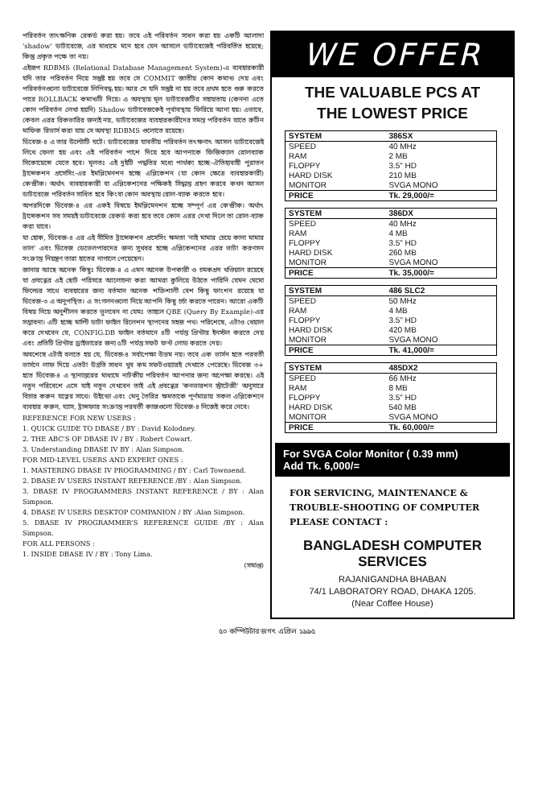পরিবর্তন তাৎক্ষণিক রেকর্ড করা হয়। তবে এই পরিবর্তন সাধন করা হয় একটি আলাদা 'shadow' ডাটাবেজে, এর মাধ্যমে মনে হবে যেন আসলে ডাটাবেজেই পরিবর্তিত হয়েছে; কিন্তু প্রকৃত পক্ষে তা নয়।
এইরূপ RDBMS (Relational Database Management System)-এ ব্যবহারকারী যদি তার পরিবর্তন নিয়ে সন্তুষ্ট হয় তবে সে COMMIT জাতীয় কোন কমান্ড দেয় এবং পরিবর্তনগুলো ডাটাবেজে লিপিবদ্ধ হয়। আর সে যদি সন্তুষ্ট না হয় তবে প্রথম হতে শুরু করতে পারে ROLLBACK কমান্ডটি দিয়ে। এ অবস্থায় মূল ডাটাবেজটির সহায়তায় (কেননা এতে কোন পরিবর্তন লেখা হয়নি) Shadow ডাটাবেজকেই পূর্বাবস্থায় ফিরিয়ে আনা হয়। এভাবে, কেবল এরর রিকভারির জন্যই নয়, ডাটাবেজের ব্যবহারকারীদের সমস্ত পরিবর্তন যাতে রুটিন মাফিক রিভার্স করা যায় সে অবস্থা RDBMS গুলোতে রয়েছে।
ডিবেজ-৪ এ তার উল্টোটি ঘটে। ডাটাবেজের যাবতীয় পরিবর্তন তৎক্ষণাৎ আসল ডাটাবেজেই লিখে ফেলা হয় এবং এই পরিবর্তন পাশে দিয়ে হবে আপনাকে ফিজিক্যাল রোলব্যাক সিকোয়েন্সে যেতে হবে। মূলতঃ এই দুইটি পদ্ধতির মধ্যে পার্থক্য হচ্ছে–ঐতিহ্যবাহী পুরাতন ট্রান্সেকশন প্রসেসিং-এর ইমপ্লিমেনশন হচ্ছে এপ্লিকেশন (যা কোন ক্ষেত্রে ব্যবহারকারী) কেন্দ্রীক। অর্থাৎ ব্যবহারকারী বা এপ্লিকেশনের পক্ষিকই সিদ্ধান্ত গ্রহণ করবে কখন আসল ডাটাবেজে পরিবর্তন সাধিত হবে কিংবা কোন অবস্থায় রোল-ব্যাক করতে হবে।
অপরদিকে ডিবেজ-৪ এর একই বিষয়ে ইমপ্লিমেনশন হচ্ছে সম্পূর্ণ এর কেন্দ্রীক। অর্থাৎ ট্রান্সেকশন সব সময়ই ডাটাবেজে রেকর্ড করা হবে তবে কোন এরর দেখা দিলে তা রোল-ব্যাক করা যাবে।
যা হোক, ডিবেজ-৪ এর এই সীমিত ট্রান্সেকশন প্রসেসিং ক্ষমতা 'নাই মামার চেয়ে কানা মামার ভাল' এবং ডিবেজ ডেভেলপারদের জন্য সুখবর হচ্ছে এপ্লিকেশনের এরর ভাটা করণসন সংক্রান্ত নিয়ন্ত্রণ তারা হাতের নাগালে পেয়েছেন।
জানার আছে অনেক কিছুঃ ডিবেজ-৪ এ এমন অনেক উপকারী ও চমকপ্রদ খণ্ডিয়াল রয়েছে যা প্রবন্ধের এই ছোট পরিসরে আলোচনা করা আমরা কুলিয়ে উঠতে পারিনি যেমন মেমো ফিল্ডের সাথে ব্যবহারের জন্য বর্তমান অনেক শক্তিশালী বেশ কিছু ফাংশন রয়েছে যা ডিবেজ-৩ এ অনুপস্থিত। এ সংগলনগুলো নিয়ে আপনি কিছু চর্চা করতে পারেন। আরো একটি বিষয় নিয়ে অনুশীলন করতে ভুলবেন না যেমঃ তাহলে QBE (Query By Example)-এর সম্ভাবনা। এটি হচ্ছে মাল্টি ডাটা ফাইল রিলেশন স্থাপনের সহজ পথ। পরিশেষে, এটাও খেয়াল করে দেখবেন যে, CONFIG.DB ফাইল বর্তমানে ৪টি পর্যন্ত প্রিন্টার ইনস্টল করতে দেয় এবং প্রতিটি প্রিন্টার ড্রাইভারের জন্য ৫টি পর্যন্ত সফট ফন্ট লোড করতে দেয়।
অবশেষে এটাই বলতে হয় যে, ডিবেজ-৪ সর্বাপেক্ষা উত্তম নয়। তবে এক ভার্সন হতে পরবর্তী ভার্সনে লাফ দিয়ে এতটা উন্নতি সাধন খুব কম সফটওয়্যারই দেখাতে পেরেছে। ডিবেজ ৩+ হতে ডিবেজ-৪ এ স্থানান্তরের মাধ্যমে নাটকীয় পরিবর্তন আপনার জন্য অপেক্ষা করছে। এই নতুন পরিবেশে এসে যাই নতুন দেখবেন তাই এই প্রবন্ধের 'কনভারশন স্ট্রাটেজী' অনুসারে বিচার করুন যত্নের সাথে। উইন্ডো এবং মেনু তৈরির ক্ষমতাকে পূর্ণমাত্রায় সকল এপ্লিকেশনে ব্যবহার করুন, ঘ্যাস, ট্রান্সফার সংক্রান্ত পরবর্তী কাজগুলো ডিবেজ-৪ নিজেই করে নেবে।
REFERENCE FOR NEW USERS :
1. QUICK GUIDE TO DBASE / BY : David Kolodney.
2. THE ABC'S OF DBASE IV / BY : Robert Cowart.
3. Understanding DBASE IV BY : Alan Simpson.
FOR MID-LEVEL USERS AND EXPERT ONES :
1. MASTERING DBASE IV PROGRAMMING / BY : Carl Townsend.
2. DBASE IV USERS INSTANT REFERENCE /BY : Alan Simpson.
3. DBASE IV PROGRAMMERS INSTANT REFERENCE / BY : Alan Simpson.
4. DBASE IV USERS DESKTOP COMPANION / BY :Alan Simpson.
5. DBASE IV PROGRAMMER'S REFERENCE GUIDE /BY : Alan Simpson.
FOR ALL PERSONS :
1. INSIDE DBASE IV / BY : Tony Lima.
(সমাপ্ত)
WE OFFER
THE VALUABLE PCS AT
THE LOWEST PRICE
| SYSTEM | 386SX |
| --- | --- |
| SPEED | 40 MHz |
| RAM | 2 MB |
| FLOPPY | 3.5" HD |
| HARD DISK | 210 MB |
| MONITOR | SVGA MONO |
| PRICE | Tk. 29,000/= |
| SYSTEM | 386DX |
| --- | --- |
| SPEED | 40 MHz |
| RAM | 4 MB |
| FLOPPY | 3.5" HD |
| HARD DISK | 260 MB |
| MONITOR | SVGA MONO |
| PRICE | Tk. 35,000/= |
| SYSTEM | 486 SLC2 |
| --- | --- |
| SPEED | 50 MHz |
| RAM | 4 MB |
| FLOPPY | 3.5" HD |
| HARD DISK | 420 MB |
| MONITOR | SVGA MONO |
| PRICE | Tk. 41,000/= |
| SYSTEM | 485DX2 |
| --- | --- |
| SPEED | 66 MHz |
| RAM | 8 MB |
| FLOPPY | 3.5" HD |
| HARD DISK | 540 MB |
| MONITOR | SVGA MONO |
| PRICE | Tk. 60,000/= |
For SVGA Color Monitor ( 0.39 mm)
Add Tk. 6,000/=
FOR SERVICING, MAINTENANCE &
TROUBLE-SHOOTING OF COMPUTER
PLEASE CONTACT :
BANGLADESH COMPUTER SERVICES
RAJANIGANDHA BHABAN
74/1 LABORATORY ROAD, DHAKA 1205.
(Near Coffee House)
৫০ কম্পিউটার জগৎ এপ্রিল ১৯৯৫